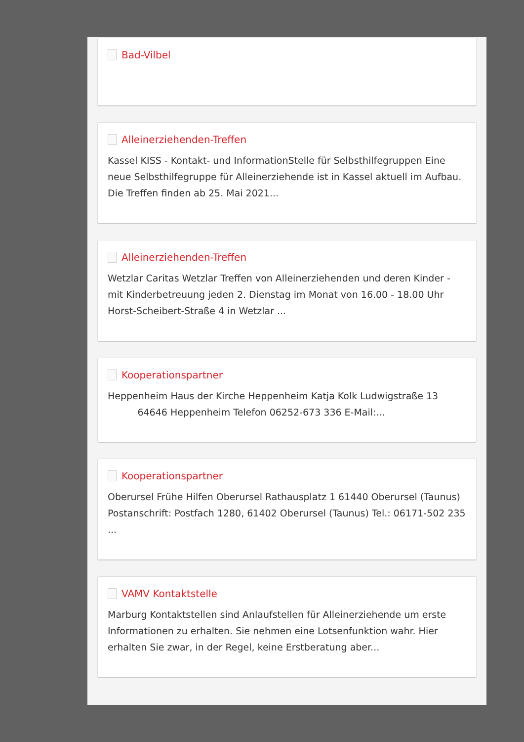Bad-Vilbel
Alleinerziehenden-Treffen
Kassel KISS - Kontakt- und InformationStelle für Selbsthilfegruppen Eine neue Selbsthilfegruppe für Alleinerziehende ist in Kassel aktuell im Aufbau. Die Treffen finden ab 25. Mai 2021...
Alleinerziehenden-Treffen
Wetzlar Caritas Wetzlar Treffen von Alleinerziehenden und deren Kinder - mit Kinderbetreuung jeden 2. Dienstag im Monat von 16.00 - 18.00 Uhr Horst-Scheibert-Straße 4 in Wetzlar ...
Kooperationspartner
Heppenheim Haus der Kirche Heppenheim Katja Kolk Ludwigstraße 13 64646 Heppenheim Telefon 06252-673 336 E-Mail:...
Kooperationspartner
Oberursel Frühe Hilfen Oberursel Rathausplatz 1 61440 Oberursel (Taunus) Postanschrift: Postfach 1280, 61402 Oberursel (Taunus) Tel.: 06171-502 235 ...
VAMV Kontaktstelle
Marburg Kontaktstellen sind Anlaufstellen für Alleinerziehende um erste Informationen zu erhalten. Sie nehmen eine Lotsenfunktion wahr. Hier erhalten Sie zwar, in der Regel, keine Erstberatung aber...